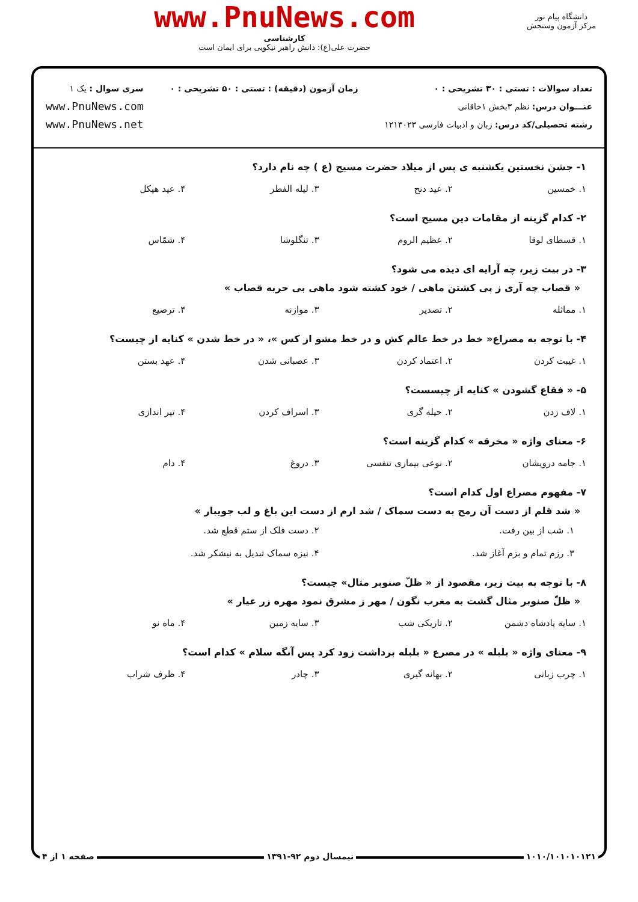دانشگاه پیام نور
مرکز آزمون وسنجش
www.PnuNews.com
کارشناسی
حضرت علی(ع): دانش راهبر نیکویی برای ایمان است
تعداد سوالات : تستی : ۳۰ تشریحی : ۰
عنـــوان درس: نظم ۳بخش ۱خاقانی
رشته تحصیلی/کد درس: زبان و ادبیات فارسی ۱۲۱۳۰۲۳
زمان آزمون (دقیقه) : تستی : ۵۰ تشریحی : ۰
سری سوال : یک ۱
www.PnuNews.com
www.PnuNews.net
۱- جشن نخستین یکشنبه ی پس از میلاد حضرت مسیح (ع ) چه نام دارد؟
۱. خمسین ۲. عید دنح ۳. لیله الفطر ۴. عید هیکل
۲- کدام گزینه از مقامات دین مسیح است؟
۱. قسطای لوقا ۲. عظیم الروم ۳. تنگلوشا ۴. شمّاس
۳- در بیت زیر، چه آرایه ای دیده می شود؟
« قصاب چه آری ز پی کشتن ماهی / خود کشته شود ماهی بی حربه قصاب »
۱. مماثله ۲. تصدیر ۳. موازنه ۴. ترصیع
۴- با توجه به مصراع« خط در خط عالم کش و در خط مشو از کس »، « در خط شدن » کنایه از چیست؟
۱. غیبت کردن ۲. اعتماد کردن ۳. عصبانی شدن ۴. عهد بستن
۵- « فقاع گشودن » کنایه از چیسست؟
۱. لاف زدن ۲. حیله گری ۳. اسراف کردن ۴. تیر اندازی
۶- معنای واژه « مخرقه » کدام گزینه است؟
۱. جامه درویشان ۲. نوعی بیماری تنفسی ۳. دروغ ۴. دام
۷- مفهوم مصراع اول کدام است؟
« شد قلم از دست آن رمح به دست سماک / شد ارم از دست این باغ و لب جویبار »
۱. شب از بین رفت. ۲. دست فلک از ستم قطع شد. ۳. رزم تمام و بزم آغاز شد. ۴. نیزه سماک تبدیل به نیشکر شد.
۸- با توجه به بیت زیر، مقصود از « ظلّ صنوبر مثال» چیست؟
« ظلّ صنوبر مثال گشت به مغرب نگون / مهر ز مشرق نمود مهره زر عیار »
۱. سایه پادشاه دشمن ۲. تاریکی شب ۳. سایه زمین ۴. ماه نو
۹- معنای واژه « بلبله » در مصرع « بلبله برداشت زود کرد پس آنگه سلام » کدام است؟
۱. چرب زبانی ۲. بهانه گیری ۳. چادر ۴. ظرف شراب
۱۰۱۰/۱۰۱۰۱۰۱۲۱ نیمسال دوم ۹۲-۱۳۹۱ صفحه ۱ از ۴